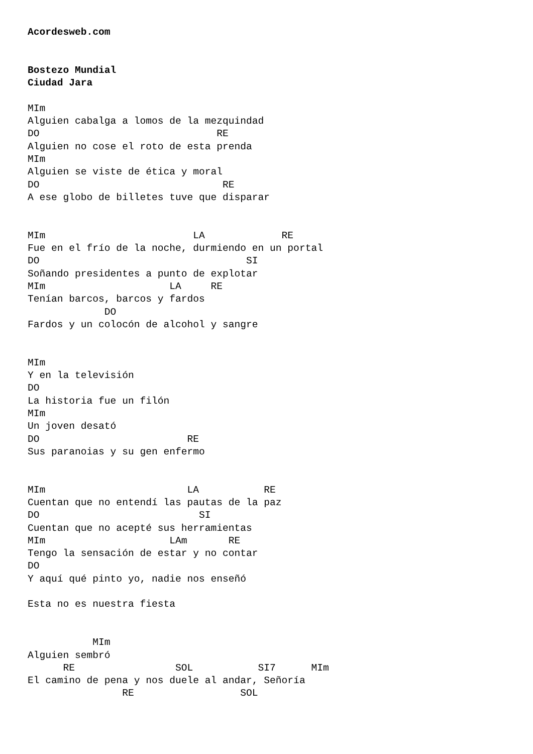Acordesweb.com


Bostezo Mundial
Ciudad Jara

MIm
Alguien cabalga a lomos de la mezquindad
DO                              RE
Alguien no cose el roto de esta prenda
MIm
Alguien se viste de ética y moral
DO                               RE
A ese globo de billetes tuve que disparar


MIm                         LA             RE
Fue en el frío de la noche, durmiendo en un portal
DO                                   SI
Soñando presidentes a punto de explotar
MIm                     LA     RE
Tenían barcos, barcos y fardos
             DO
Fardos y un colocón de alcohol y sangre


MIm
Y en la televisión
DO
La historia fue un filón
MIm
Un joven desató
DO                         RE
Sus paranoias y su gen enfermo


MIm                        LA           RE
Cuentan que no entendí las pautas de la paz
DO                           SI
Cuentan que no acepté sus herramientas
MIm                     LAm       RE
Tengo la sensación de estar y no contar
DO
Y aquí qué pinto yo, nadie nos enseñó

Esta no es nuestra fiesta


           MIm
Alguien sembró
      RE                 SOL           SI7      MIm
El camino de pena y nos duele al andar, Señoría
                RE                  SOL